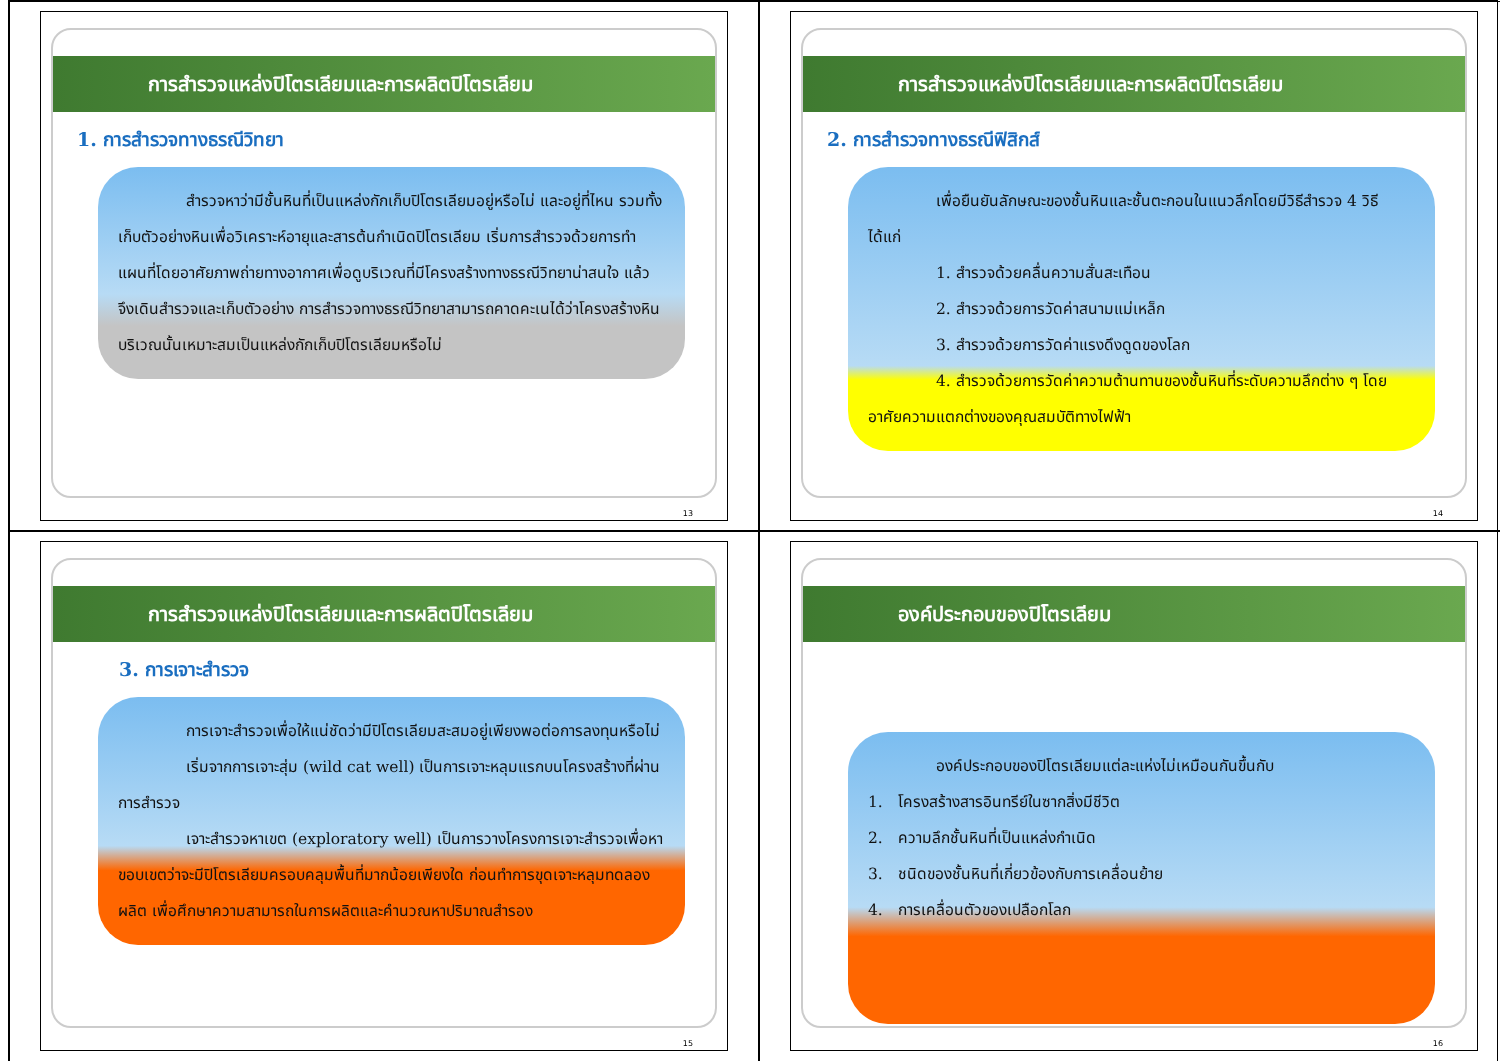การสำรวจแหล่งปิโตรเลียมและการผลิตปิโตรเลียม
1. การสำรวจทางธรณีวิทยา
สำรวจหาว่ามีชั้นหินที่เป็นแหล่งกักเก็บปิโตรเลียมอยู่หรือไม่ และอยู่ที่ไหน รวมทั้งเก็บตัวอย่างหินเพื่อวิเคราะห์อายุและสารต้นกำเนิดปิโตรเลียม เริ่มการสำรวจด้วยการทำแผนที่โดยอาศัยภาพถ่ายทางอากาศเพื่อดูบริเวณที่มีโครงสร้างทางธรณีวิทยาน่าสนใจ แล้วจึงเดินสำรวจและเก็บตัวอย่าง การสำรวจทางธรณีวิทยาสามารถคาดคะเนได้ว่าโครงสร้างหินบริเวณนั้นเหมาะสมเป็นแหล่งกักเก็บปิโตรเลียมหรือไม่
13
การสำรวจแหล่งปิโตรเลียมและการผลิตปิโตรเลียม
2. การสำรวจทางธรณีฟิสิกส์
เพื่อยืนยันลักษณะของชั้นหินและชั้นตะกอนในแนวลึกโดยมีวิธีสำรวจ 4 วิธี ได้แก่
1. สำรวจด้วยคลื่นความสั่นสะเทือน
2. สำรวจด้วยการวัดค่าสนามแม่เหล็ก
3. สำรวจด้วยการวัดค่าแรงดึงดูดของโลก
4. สำรวจด้วยการวัดค่าความต้านทานของชั้นหินที่ระดับความลึกต่าง ๆ โดยอาศัยความแตกต่างของคุณสมบัติทางไฟฟ้า
14
การสำรวจแหล่งปิโตรเลียมและการผลิตปิโตรเลียม
3. การเจาะสำรวจ
การเจาะสำรวจเพื่อให้แน่ชัดว่ามีปิโตรเลียมสะสมอยู่เพียงพอต่อการลงทุนหรือไม่
เริ่มจากการเจาะสุ่ม (wild cat well) เป็นการเจาะหลุมแรกบนโครงสร้างที่ผ่านการสำรวจ
เจาะสำรวจหาเขต (exploratory well) เป็นการวางโครงการเจาะสำรวจเพื่อหาขอบเขตว่าจะมีปิโตรเลียมครอบคลุมพื้นที่มากน้อยเพียงใด ก่อนทำการขุดเจาะหลุมทดลองผลิต เพื่อศึกษาความสามารถในการผลิตและคำนวณหาปริมาณสำรอง
15
องค์ประกอบของปิโตรเลียม
องค์ประกอบของปิโตรเลียมแต่ละแห่งไม่เหมือนกันขึ้นกับ
1. โครงสร้างสารอินทรีย์ในซากสิ่งมีชีวิต
2. ความลึกชั้นหินที่เป็นแหล่งกำเนิด
3. ชนิดของชั้นหินที่เกี่ยวข้องกับการเคลื่อนย้าย
4. การเคลื่อนตัวของเปลือกโลก
16